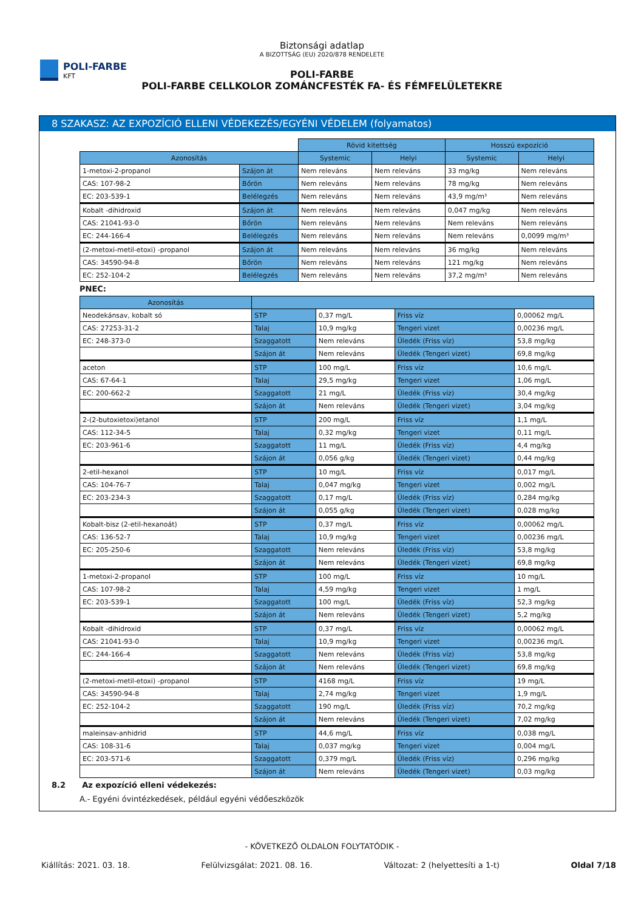POLI-FARBE
KFT
Biztonsági adatlap
A BIZOTTSÁG (EU) 2020/878 RENDELETE
POLI-FARBE
POLI-FARBE CELLKOLOR ZOMÁNCFESTÉK FA- ÉS FÉMFELÜLETEKRE
8 SZAKASZ: AZ EXPOZÍCIÓ ELLENI VÉDEKEZÉS/EGYÉNI VÉDELEM (folyamatos)
| | | Rövid kitettség | | Hosszú expozíció | |
| Azonosítás | | Systemic | Helyi | Systemic | Helyi |
| 1-metoxi-2-propanol | Szájon át | Nem releváns | Nem releváns | 33 mg/kg | Nem releváns |
| CAS: 107-98-2 | Bőrön | Nem releváns | Nem releváns | 78 mg/kg | Nem releváns |
| EC: 203-539-1 | Belélegzés | Nem releváns | Nem releváns | 43,9 mg/m³ | Nem releváns |
| Kobalt -dihidroxid | Szájon át | Nem releváns | Nem releváns | 0,047 mg/kg | Nem releváns |
| CAS: 21041-93-0 | Bőrön | Nem releváns | Nem releváns | Nem releváns | Nem releváns |
| EC: 244-166-4 | Belélegzés | Nem releváns | Nem releváns | Nem releváns | 0,0099 mg/m³ |
| (2-metoxi-metil-etoxi) -propanol | Szájon át | Nem releváns | Nem releváns | 36 mg/kg | Nem releváns |
| CAS: 34590-94-8 | Bőrön | Nem releváns | Nem releváns | 121 mg/kg | Nem releváns |
| EC: 252-104-2 | Belélegzés | Nem releváns | Nem releváns | 37,2 mg/m³ | Nem releváns |
PNEC:
| Azonosítás | | | | |
| --- | --- | --- | --- | --- |
| Neodekánsav, kobalt só | STP | 0,37 mg/L | Friss víz | 0,00062 mg/L |
| CAS: 27253-31-2 | Talaj | 10,9 mg/kg | Tengeri vizet | 0,00236 mg/L |
| EC: 248-373-0 | Szaggatott | Nem releváns | Üledék (Friss víz) | 53,8 mg/kg |
| | Szájon át | Nem releváns | Üledék (Tengeri vizet) | 69,8 mg/kg |
| aceton | STP | 100 mg/L | Friss víz | 10,6 mg/L |
| CAS: 67-64-1 | Talaj | 29,5 mg/kg | Tengeri vizet | 1,06 mg/L |
| EC: 200-662-2 | Szaggatott | 21 mg/L | Üledék (Friss víz) | 30,4 mg/kg |
| | Szájon át | Nem releváns | Üledék (Tengeri vizet) | 3,04 mg/kg |
| 2-(2-butoxietoxi)etanol | STP | 200 mg/L | Friss víz | 1,1 mg/L |
| CAS: 112-34-5 | Talaj | 0,32 mg/kg | Tengeri vizet | 0,11 mg/L |
| EC: 203-961-6 | Szaggatott | 11 mg/L | Üledék (Friss víz) | 4,4 mg/kg |
| | Szájon át | 0,056 g/kg | Üledék (Tengeri vizet) | 0,44 mg/kg |
| 2-etil-hexanol | STP | 10 mg/L | Friss víz | 0,017 mg/L |
| CAS: 104-76-7 | Talaj | 0,047 mg/kg | Tengeri vizet | 0,002 mg/L |
| EC: 203-234-3 | Szaggatott | 0,17 mg/L | Üledék (Friss víz) | 0,284 mg/kg |
| | Szájon át | 0,055 g/kg | Üledék (Tengeri vizet) | 0,028 mg/kg |
| Kobalt-bisz (2-etil-hexanoát) | STP | 0,37 mg/L | Friss víz | 0,00062 mg/L |
| CAS: 136-52-7 | Talaj | 10,9 mg/kg | Tengeri vizet | 0,00236 mg/L |
| EC: 205-250-6 | Szaggatott | Nem releváns | Üledék (Friss víz) | 53,8 mg/kg |
| | Szájon át | Nem releváns | Üledék (Tengeri vizet) | 69,8 mg/kg |
| 1-metoxi-2-propanol | STP | 100 mg/L | Friss víz | 10 mg/L |
| CAS: 107-98-2 | Talaj | 4,59 mg/kg | Tengeri vizet | 1 mg/L |
| EC: 203-539-1 | Szaggatott | 100 mg/L | Üledék (Friss víz) | 52,3 mg/kg |
| | Szájon át | Nem releváns | Üledék (Tengeri vizet) | 5,2 mg/kg |
| Kobalt -dihidroxid | STP | 0,37 mg/L | Friss víz | 0,00062 mg/L |
| CAS: 21041-93-0 | Talaj | 10,9 mg/kg | Tengeri vizet | 0,00236 mg/L |
| EC: 244-166-4 | Szaggatott | Nem releváns | Üledék (Friss víz) | 53,8 mg/kg |
| | Szájon át | Nem releváns | Üledék (Tengeri vizet) | 69,8 mg/kg |
| (2-metoxi-metil-etoxi) -propanol | STP | 4168 mg/L | Friss víz | 19 mg/L |
| CAS: 34590-94-8 | Talaj | 2,74 mg/kg | Tengeri vizet | 1,9 mg/L |
| EC: 252-104-2 | Szaggatott | 190 mg/L | Üledék (Friss víz) | 70,2 mg/kg |
| | Szájon át | Nem releváns | Üledék (Tengeri vizet) | 7,02 mg/kg |
| maleinsav-anhidrid | STP | 44,6 mg/L | Friss víz | 0,038 mg/L |
| CAS: 108-31-6 | Talaj | 0,037 mg/kg | Tengeri vizet | 0,004 mg/L |
| EC: 203-571-6 | Szaggatott | 0,379 mg/L | Üledék (Friss víz) | 0,296 mg/kg |
| | Szájon át | Nem releváns | Üledék (Tengeri vizet) | 0,03 mg/kg |
8.2 Az expozíció elleni védekezés:
A.- Egyéni óvintézkedések, például egyéni védőeszközök
- KÖVETKEZŐ OLDALON FOLYTATÓDIK -
Kiállítás: 2021. 03. 18. Felülvizsgálat: 2021. 08. 16. Változat: 2 (helyettesíti a 1-t) Oldal 7/18